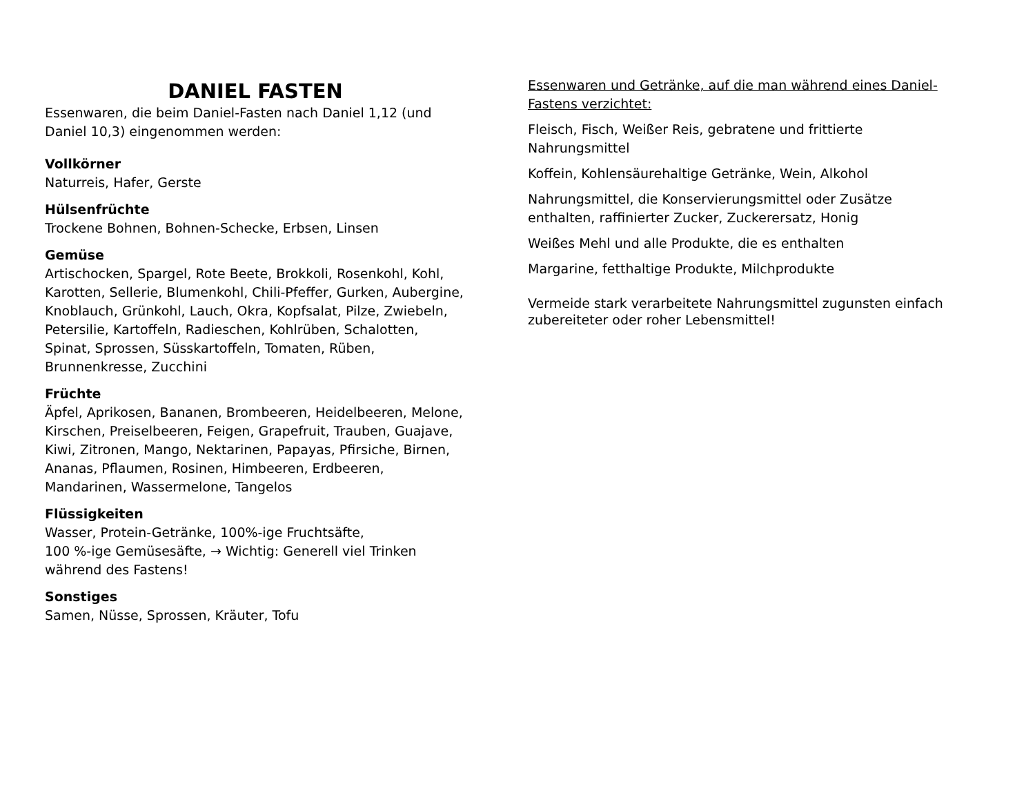DANIEL FASTEN
Essenwaren, die beim Daniel-Fasten nach Daniel 1,12 (und Daniel 10,3) eingenommen werden:
Vollkörner
Naturreis, Hafer, Gerste
Hülsenfrüchte
Trockene Bohnen, Bohnen-Schecke, Erbsen, Linsen
Gemüse
Artischocken, Spargel, Rote Beete, Brokkoli, Rosenkohl, Kohl, Karotten, Sellerie, Blumenkohl, Chili-Pfeffer, Gurken, Aubergine, Knoblauch, Grünkohl, Lauch, Okra, Kopfsalat, Pilze, Zwiebeln, Petersilie, Kartoffeln, Radieschen, Kohlrüben, Schalotten, Spinat, Sprossen, Süsskartoffeln, Tomaten, Rüben, Brunnenkresse, Zucchini
Früchte
Äpfel, Aprikosen, Bananen, Brombeeren, Heidelbeeren, Melone, Kirschen, Preiselbeeren, Feigen, Grapefruit, Trauben, Guajave, Kiwi, Zitronen, Mango, Nektarinen, Papayas, Pfirsiche, Birnen, Ananas, Pflaumen, Rosinen, Himbeeren, Erdbeeren, Mandarinen, Wassermelone, Tangelos
Flüssigkeiten
Wasser, Protein-Getränke, 100%-ige Fruchtsäfte,
100 %-ige Gemüsesäfte, → Wichtig: Generell viel Trinken während des Fastens!
Sonstiges
Samen, Nüsse, Sprossen, Kräuter, Tofu
Essenwaren und Getränke, auf die man während eines Daniel-Fastens verzichtet:
Fleisch, Fisch, Weißer Reis, gebratene und frittierte Nahrungsmittel
Koffein, Kohlensäurehaltige Getränke, Wein, Alkohol
Nahrungsmittel, die Konservierungsmittel oder Zusätze enthalten, raffinierter Zucker, Zuckerersatz, Honig
Weißes Mehl und alle Produkte, die es enthalten
Margarine, fetthaltige Produkte, Milchprodukte
Vermeide stark verarbeitete Nahrungsmittel zugunsten einfach zubereiteter oder roher Lebensmittel!